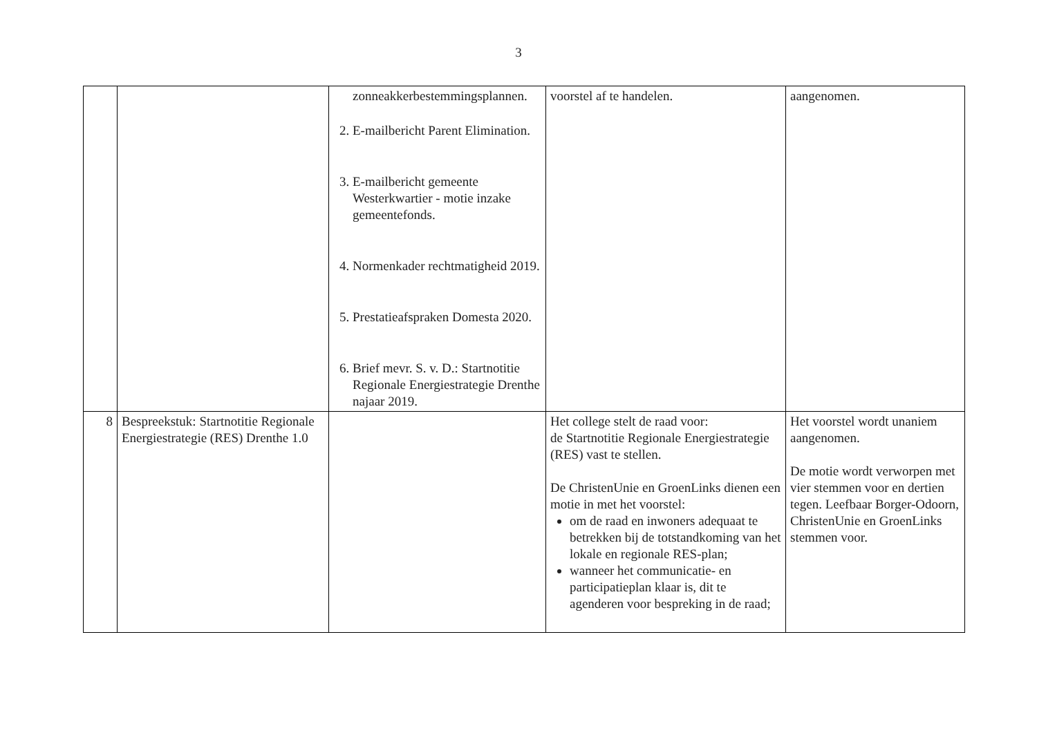3
| | | zonneakkerbestemmingsplannen. 2. E-mailbericht Parent Elimination. 3. E-mailbericht gemeente Westerkwartier - motie inzake gemeentefonds. 4. Normenkader rechtmatigheid 2019. 5. Prestatieafspraken Domesta 2020. 6. Brief mevr. S. v. D.: Startnotitie Regionale Energiestrategie Drenthe najaar 2019. | voorstel af te handelen. | aangenomen. |
| 8 | Bespreekstuk: Startnotitie Regionale Energiestrategie (RES) Drenthe 1.0 | | Het college stelt de raad voor: de Startnotitie Regionale Energiestrategie (RES) vast te stellen. De ChristenUnie en GroenLinks dienen een motie in met het voorstel: om de raad en inwoners adequaat te betrekken bij de totstandkoming van het lokale en regionale RES-plan; wanneer het communicatie- en participatieplan klaar is, dit te agenderen voor bespreking in de raad; | Het voorstel wordt unaniem aangenomen. De motie wordt verworpen met vier stemmen voor en dertien tegen. Leefbaar Borger-Odoorn, ChristenUnie en GroenLinks stemmen voor. |